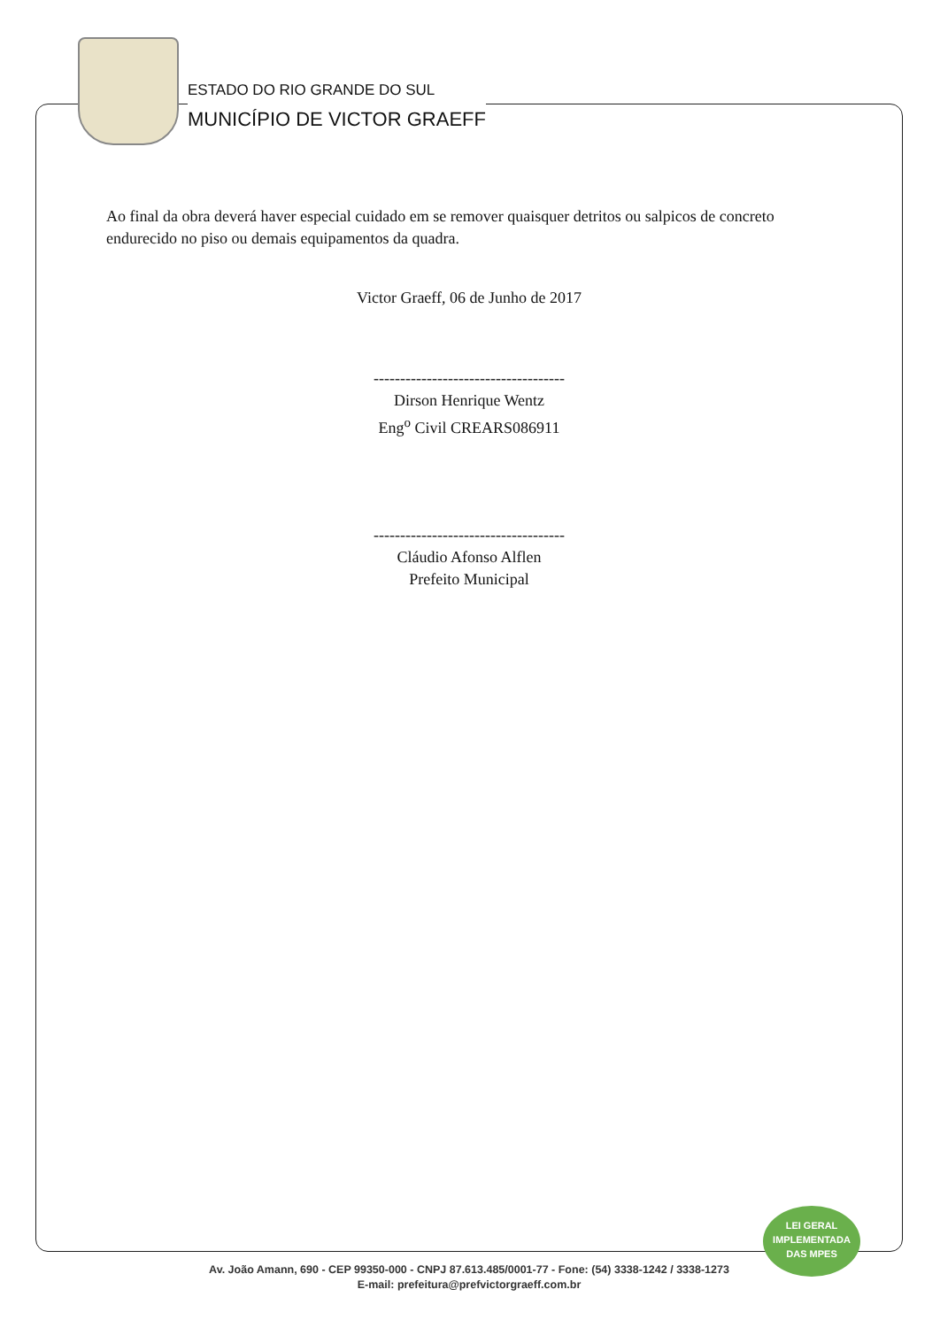ESTADO DO RIO GRANDE DO SUL
MUNICÍPIO DE VICTOR GRAEFF
Ao final da obra deverá haver especial cuidado em se remover quaisquer detritos ou salpicos de concreto endurecido no piso ou demais equipamentos da quadra.
Victor Graeff, 06 de Junho de 2017
------------------------------------
Dirson Henrique Wentz
Eng<sup>o</sup> Civil CREARS086911
------------------------------------
Cláudio Afonso Alflen
Prefeito Municipal
LEI GERAL
IMPLEMENTADA
DAS MPES
Av. João Amann, 690 - CEP 99350-000 - CNPJ 87.613.485/0001-77 - Fone: (54) 3338-1242 / 3338-1273
E-mail: prefeitura@prefvictorgraeff.com.br